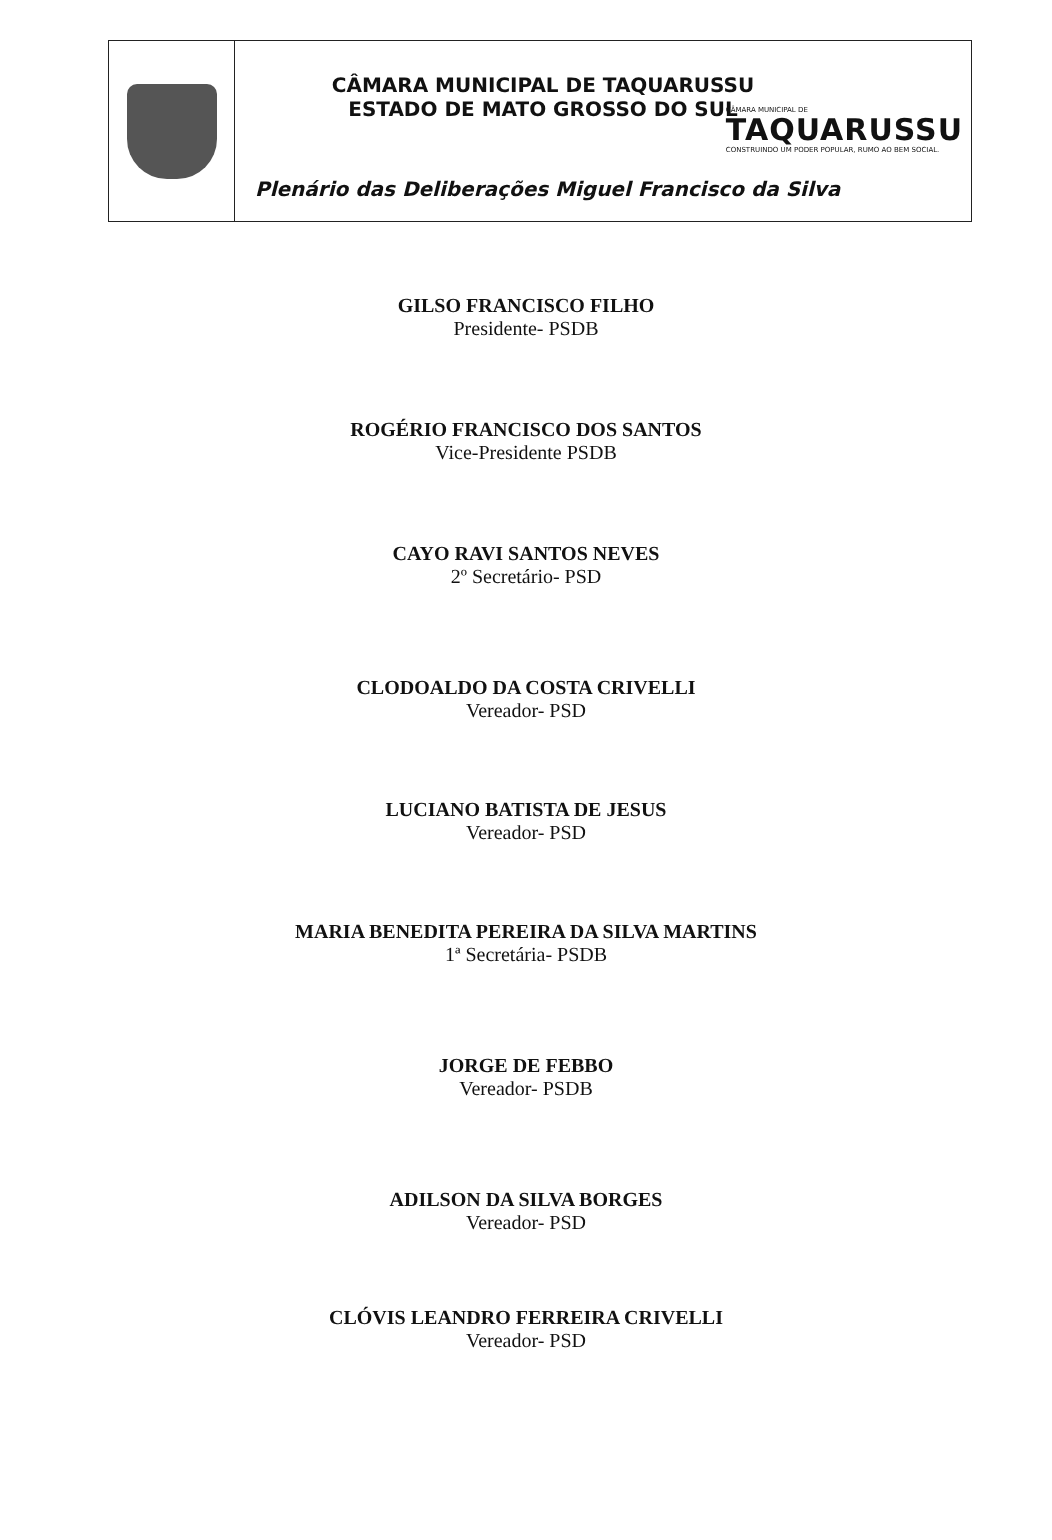CÂMARA MUNICIPAL DE TAQUARUSSU
ESTADO DE MATO GROSSO DO SUL
CÂMARA MUNICIPAL DE
TAQUARUSSU
CONSTRUINDO UM PODER POPULAR, RUMO AO BEM SOCIAL.
Plenário das Deliberações Miguel Francisco da Silva
GILSO FRANCISCO FILHO
Presidente- PSDB
ROGÉRIO FRANCISCO DOS SANTOS
Vice-Presidente PSDB
CAYO RAVI SANTOS NEVES
2º Secretário- PSD
CLODOALDO DA COSTA CRIVELLI
Vereador- PSD
LUCIANO BATISTA DE JESUS
Vereador- PSD
MARIA BENEDITA PEREIRA DA SILVA MARTINS
1ª Secretária- PSDB
JORGE DE FEBBO
Vereador- PSDB
ADILSON DA SILVA BORGES
Vereador- PSD
CLÓVIS LEANDRO FERREIRA CRIVELLI
Vereador- PSD